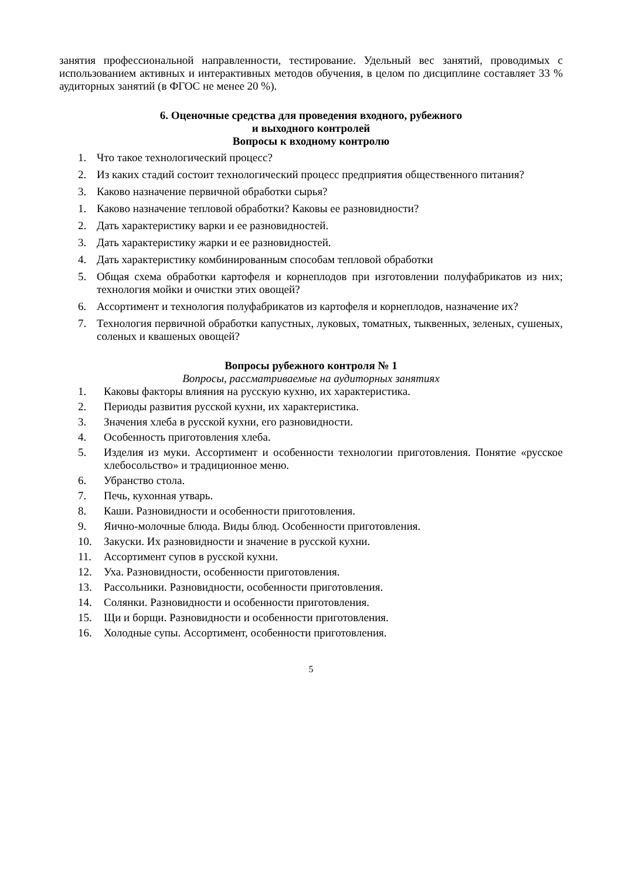занятия профессиональной направленности, тестирование. Удельный вес занятий, проводимых с использованием активных и интерактивных методов обучения, в целом по дисциплине составляет 33 % аудиторных занятий (в ФГОС не менее 20 %).
6. Оценочные средства для проведения входного, рубежного
и выходного контролей
Вопросы к входному контролю
1. Что такое технологический процесс?
2. Из каких стадий состоит технологический процесс предприятия общественного питания?
3. Каково назначение первичной обработки сырья?
1. Каково назначение тепловой обработки? Каковы ее разновидности?
2. Дать характеристику варки и ее разновидностей.
3. Дать характеристику жарки и ее разновидностей.
4. Дать характеристику комбинированным способам тепловой обработки
5. Общая схема обработки картофеля и корнеплодов при изготовлении полуфабрикатов из них; технология мойки и очистки этих овощей?
6. Ассортимент и технология полуфабрикатов из картофеля и корнеплодов, назначение их?
7. Технология первичной обработки капустных, луковых, томатных, тыквенных, зеленых, сушеных, соленых и квашеных овощей?
Вопросы рубежного контроля № 1
Вопросы, рассматриваемые на аудиторных занятиях
1. Каковы факторы влияния на русскую кухню, их характеристика.
2. Периоды развития русской кухни, их характеристика.
3. Значения хлеба в русской кухни, его разновидности.
4. Особенность приготовления хлеба.
5. Изделия из муки. Ассортимент и особенности технологии приготовления. Понятие «русское хлебосольство» и традиционное меню.
6. Убранство стола.
7. Печь, кухонная утварь.
8. Каши. Разновидности и особенности приготовления.
9. Яично-молочные блюда. Виды блюд. Особенности приготовления.
10. Закуски. Их разновидности и значение в русской кухни.
11. Ассортимент супов в русской кухни.
12. Уха. Разновидности, особенности приготовления.
13. Рассольники. Разновидности, особенности приготовления.
14. Солянки. Разновидности и особенности приготовления.
15. Щи и борщи. Разновидности и особенности приготовления.
16. Холодные супы. Ассортимент, особенности приготовления.
5